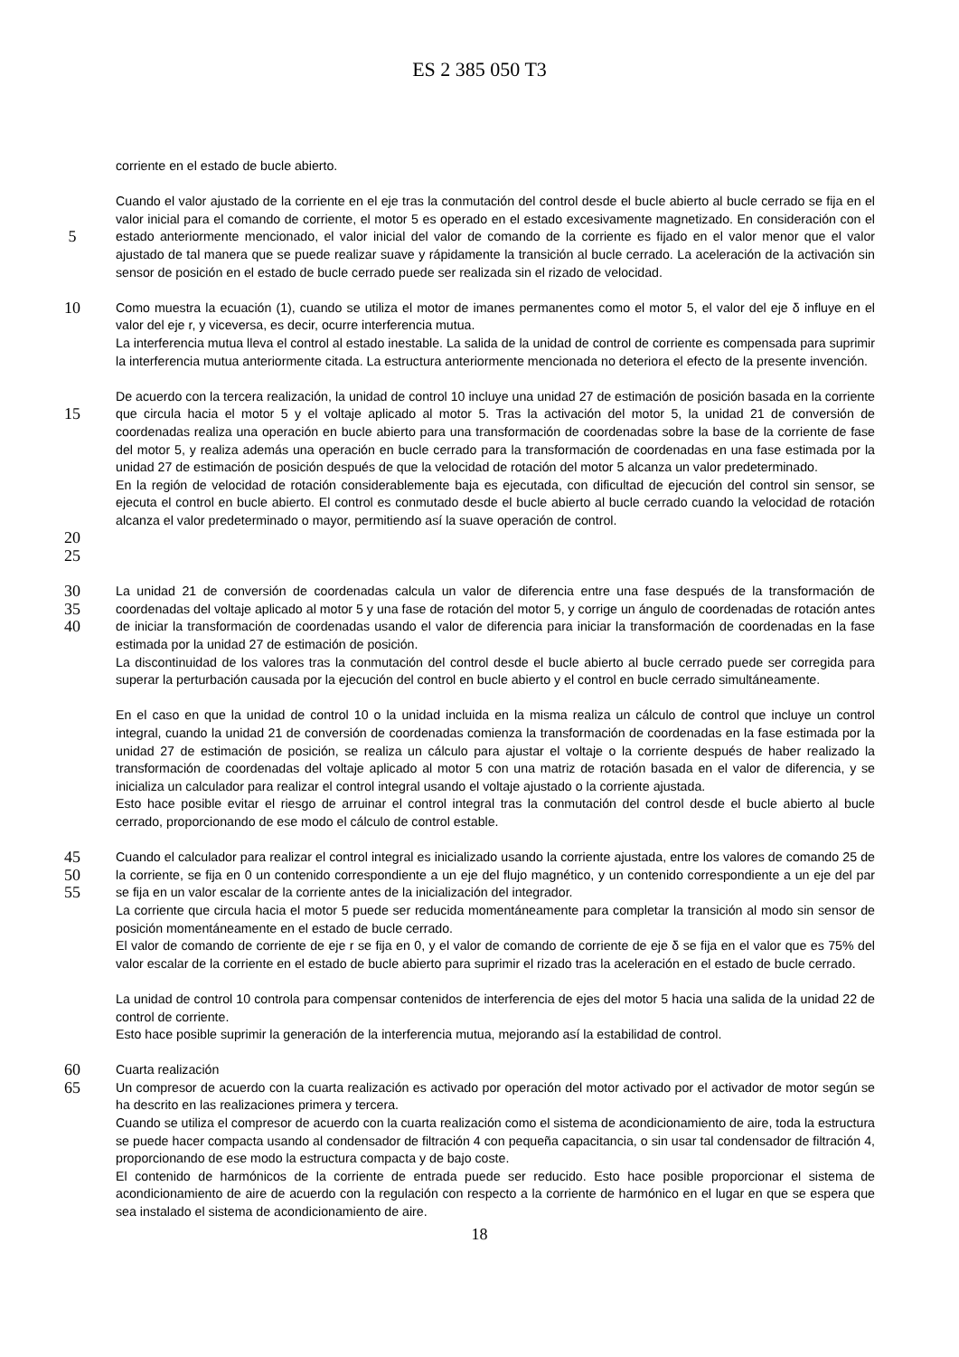ES 2 385 050 T3
corriente en el estado de bucle abierto.
5
Cuando el valor ajustado de la corriente en el eje tras la conmutación del control desde el bucle abierto al bucle cerrado se fija en el valor inicial para el comando de corriente, el motor 5 es operado en el estado excesivamente magnetizado. En consideración con el estado anteriormente mencionado, el valor inicial del valor de comando de la corriente es fijado en el valor menor que el valor ajustado de tal manera que se puede realizar suave y rápidamente la transición al bucle cerrado. La aceleración de la activación sin sensor de posición en el estado de bucle cerrado puede ser realizada sin el rizado de velocidad.
10
15
Como muestra la ecuación (1), cuando se utiliza el motor de imanes permanentes como el motor 5, el valor del eje δ influye en el valor del eje r, y viceversa, es decir, ocurre interferencia mutua.
La interferencia mutua lleva el control al estado inestable. La salida de la unidad de control de corriente es compensada para suprimir la interferencia mutua anteriormente citada. La estructura anteriormente mencionada no deteriora el efecto de la presente invención.
De acuerdo con la tercera realización, la unidad de control 10 incluye una unidad 27 de estimación de posición basada en la corriente que circula hacia el motor 5 y el voltaje aplicado al motor 5. Tras la activación del motor 5, la unidad 21 de conversión de coordenadas realiza una operación en bucle abierto para una transformación de coordenadas sobre la base de la corriente de fase del motor 5, y realiza además una operación en bucle cerrado para la transformación de coordenadas en una fase estimada por la unidad 27 de estimación de posición después de que la velocidad de rotación del motor 5 alcanza un valor predeterminado.
En la región de velocidad de rotación considerablemente baja es ejecutada, con dificultad de ejecución del control sin sensor, se ejecuta el control en bucle abierto. El control es conmutado desde el bucle abierto al bucle cerrado cuando la velocidad de rotación alcanza el valor predeterminado o mayor, permitiendo así la suave operación de control.
20
25
30
35
40
La unidad 21 de conversión de coordenadas calcula un valor de diferencia entre una fase después de la transformación de coordenadas del voltaje aplicado al motor 5 y una fase de rotación del motor 5, y corrige un ángulo de coordenadas de rotación antes de iniciar la transformación de coordenadas usando el valor de diferencia para iniciar la transformación de coordenadas en la fase estimada por la unidad 27 de estimación de posición.
La discontinuidad de los valores tras la conmutación del control desde el bucle abierto al bucle cerrado puede ser corregida para superar la perturbación causada por la ejecución del control en bucle abierto y el control en bucle cerrado simultáneamente.
En el caso en que la unidad de control 10 o la unidad incluida en la misma realiza un cálculo de control que incluye un control integral, cuando la unidad 21 de conversión de coordenadas comienza la transformación de coordenadas en la fase estimada por la unidad 27 de estimación de posición, se realiza un cálculo para ajustar el voltaje o la corriente después de haber realizado la transformación de coordenadas del voltaje aplicado al motor 5 con una matriz de rotación basada en el valor de diferencia, y se inicializa un calculador para realizar el control integral usando el voltaje ajustado o la corriente ajustada.
Esto hace posible evitar el riesgo de arruinar el control integral tras la conmutación del control desde el bucle abierto al bucle cerrado, proporcionando de ese modo el cálculo de control estable.
45
50
55
Cuando el calculador para realizar el control integral es inicializado usando la corriente ajustada, entre los valores de comando 25 de la corriente, se fija en 0 un contenido correspondiente a un eje del flujo magnético, y un contenido correspondiente a un eje del par se fija en un valor escalar de la corriente antes de la inicialización del integrador.
La corriente que circula hacia el motor 5 puede ser reducida momentáneamente para completar la transición al modo sin sensor de posición momentáneamente en el estado de bucle cerrado.
El valor de comando de corriente de eje r se fija en 0, y el valor de comando de corriente de eje δ se fija en el valor que es 75% del valor escalar de la corriente en el estado de bucle abierto para suprimir el rizado tras la aceleración en el estado de bucle cerrado.
La unidad de control 10 controla para compensar contenidos de interferencia de ejes del motor 5 hacia una salida de la unidad 22 de control de corriente.
Esto hace posible suprimir la generación de la interferencia mutua, mejorando así la estabilidad de control.
60
65
Cuarta realización
Un compresor de acuerdo con la cuarta realización es activado por operación del motor activado por el activador de motor según se ha descrito en las realizaciones primera y tercera.
Cuando se utiliza el compresor de acuerdo con la cuarta realización como el sistema de acondicionamiento de aire, toda la estructura se puede hacer compacta usando al condensador de filtración 4 con pequeña capacitancia, o sin usar tal condensador de filtración 4, proporcionando de ese modo la estructura compacta y de bajo coste.
El contenido de harmónicos de la corriente de entrada puede ser reducido. Esto hace posible proporcionar el sistema de acondicionamiento de aire de acuerdo con la regulación con respecto a la corriente de harmónico en el lugar en que se espera que sea instalado el sistema de acondicionamiento de aire.
18